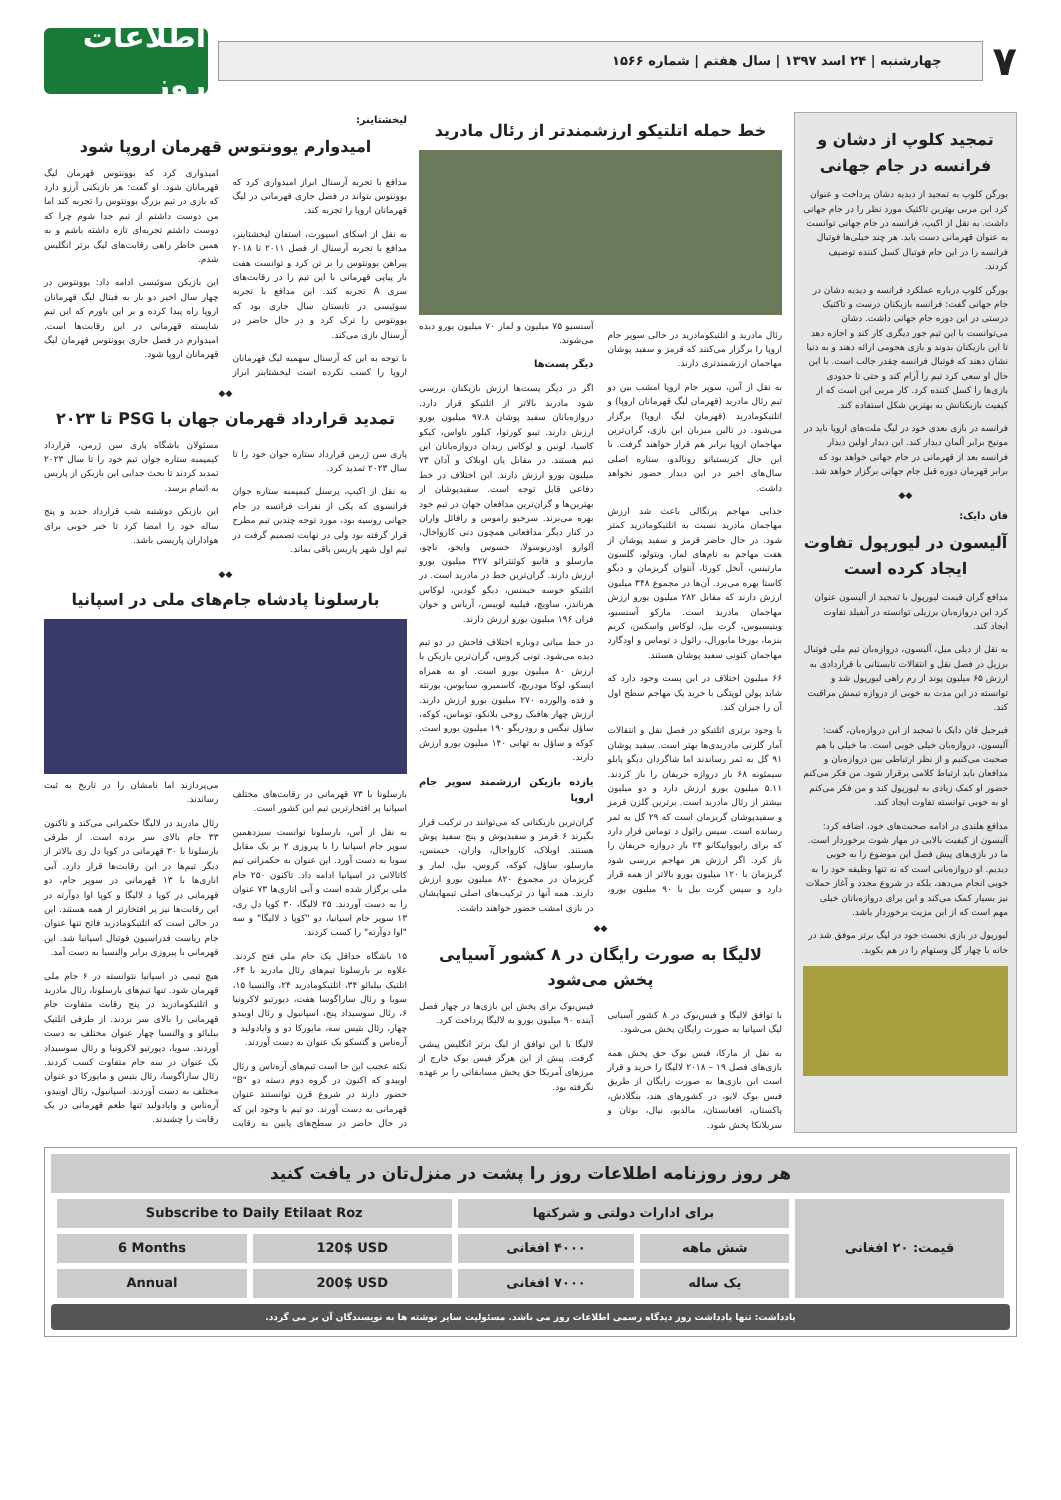۷
چهارشنبه | ۲۴ اسد ۱۳۹۷ | سال هفتم | شماره ۱۵۶۶
اطلاعات روز
تمجید کلوپ از دشان و فرانسه در جام جهانی
یورگن کلوپ به تمجید از دیدیه دشان پرداخت و عنوان کرد این مربی بهترین تاکتیک مورد نظر را در جام جهانی داشت. به نقل از اکیپ، فرانسه در جام جهانی توانست به عنوان قهرمانی دست یابد. هر چند خیلی‌ها فوتبال فرانسه را در این جام فوتبال کسل کننده توصیف کردند.
یورگن کلوپ درباره عملکرد فرانسه و دیدیه دشان در جام جهانی گفت: فرانسه بازیکنان درست و تاکتیک درستی در این دوره جام جهانی داشت. دشان می‌توانست با این تیم جور دیگری کار کند و اجازه دهد تا این بازیکنان بدوند و بازی هجومی ارائه دهند و به دنیا نشان دهند که فوتبال فرانسه چقدر جالب است. با این حال او سعی کرد تیم را آرام کند و حتی تا حدودی بازی‌ها را کسل کننده کرد. کار مربی این است که از کیفیت بازیکنانش به بهترین شکل استفاده کند.
فرانسه در بازی بعدی خود در لیگ ملت‌های اروپا باید در مونیخ برابر آلمان دیدار کند. این دیدار اولین دیدار فرانسه بعد از قهرمانی در جام جهانی خواهد بود که برابر قهرمان دوره قبل جام جهانی برگزار خواهد شد.
◆◆
فان دایک:
آلیسون در لیورپول تفاوت ایجاد کرده است
مدافع گران قیمت لیورپول با تمجید از آلیسون عنوان کرد این دروازه‌بان برزیلی توانسته در آنفیلد تفاوت ایجاد کند.
به نقل از دیلی میل، آلیسون، دروازه‌بان تیم ملی فوتبال برزیل در فصل نقل و انتقالات تابستانی با قراردادی به ارزش ۶۵ میلیون پوند از رم راهی لیورپول شد و توانسته در این مدت به خوبی از دروازه تیمش مراقبت کند.
فیرجیل فان دایک با تمجید از این دروازه‌بان، گفت: آلیسون، دروازه‌بان خیلی خوبی است. ما خیلی با هم صحبت می‌کنیم و از نظر ارتباطی بین دروازه‌بان و مدافعان باید ارتباط کلامی برقرار شود. من فکر می‌کنم حضور او کمک زیادی به لیورپول کند و من فکر می‌کنم او به خوبی توانسته تفاوت ایجاد کند.
مدافع هلندی در ادامه صحبت‌های خود، اضافه کرد: آلیسون از کیفیت بالایی در مهار شوت برخوردار است. ما در بازی‌های پیش فصل این موضوع را به خوبی دیدیم. او دروازه‌بانی است که نه تنها وظیفه خود را به خوبی انجام می‌دهد، بلکه در شروع مجدد و آغاز حملات نیز بسیار کمک می‌کند و این برای دروازه‌بانان خیلی مهم است که از این مزیت برخوردار باشد.
لیورپول در بازی نخست خود در لیگ برتر موفق شد در خانه با چهار گل وستهام را در هم بکوبد.
خط حمله اتلتیکو ارزشمندتر از رئال مادرید
رئال مادرید و اتلتیکومادرید در حالی سوپر جام اروپا را برگزار می‌کنند که قرمز و سفید پوشان مهاجمان ارزشمندتری دارند.
به نقل از آس، سوپر جام اروپا امشب بین دو تیم رئال مادرید (قهرمان لیگ قهرمانان اروپا) و اتلتیکومادرید (قهرمان لیگ اروپا) برگزار می‌شود. در تالین میزبان این بازی، گران‌ترین مهاجمان اروپا برابر هم قرار خواهند گرفت. با این حال کریستیانو رونالدو، ستاره اصلی سال‌های اخیر در این دیدار حضور نخواهد داشت.
جدایی مهاجم پرتگالی باعث شد ارزش مهاجمان مادرید نسبت به اتلتیکومادرید کمتر شود. در حال حاضر قرمز و سفید پوشان از هفت مهاجم به نام‌های لمار، ویتولو، گلسون مارتینس، آنخل کورئا، آنتوان گریزمان و دیگو کاستا بهره می‌برد. آن‌ها در مجموع ۳۴۸ میلیون ارزش دارند که مقابل ۲۸۲ میلیون یورو ارزش مهاجمان مادرید است. مارکو آسنسیو، وینیسیوس، گرت بیل، لوکاس واسکس، کریم بنزما، بورخا مایورال، رائول د توماس و اودگارد مهاجمان کنونی سفید پوشان هستند.
۶۶ میلیون اختلاف در این پست وجود دارد که شاید پولن لوپتگی با خرید یک مهاجم سطح اول آن را جبران کند.
با وجود برتری اتلتیکو در فصل نقل و انتقالات آمار گلزنی مادریدی‌ها بهتر است. سفید پوشان ۹۱ گل به ثمر رساندند اما شاگردان دیگو پابلو سیمئونه ۶۸ بار دروازه حریفان را باز کردند. ۵.۱۱ میلیون یورو ارزش دارد و دو میلیون بیشتر از رئال مادرید است. برترین گلزن قرمز و سفیدپوشان گریزمان است که ۲۹ گل به ثمر رسانده است. سپس رائول د توماس قرار دارد که برای رایوواییکانو ۲۴ بار دروازه حریفان را باز کرد. اگر ارزش هر مهاجم بررسی شود گریزمان با ۱۲۰ میلیون یورو بالاتر از همه قرار دارد و سپس گرت بیل با ۹۰ میلیون یورو، آسنسیو ۷۵ میلیون و لمار ۷۰ میلیون یورو دیده می‌شوند.
دیگر پست‌ها
اگر در دیگر پست‌ها ارزش بازیکنان بررسی شود مادرید بالاتر از اتلتیکو قرار دارد. دروازه‌بانان سفید پوشان ۹۷.۸ میلیون یورو ارزش دارند. تیبو کورتوا، کیلور ناواس، کیکو کاسیا، لونین و لوکاس زیدان دروازه‌بانان این تیم هستند. در مقابل یان اوبلاک و آدان ۷۳ میلیون یورو ارزش دارند. این اختلاف در خط دفاعی قابل توجه است. سفیدپوشان از بهترین‌ها و گران‌ترین مدافعان جهان در تیم خود بهره می‌برند. سرخیو راموس و رافائل واران در کنار دیگر مدافعانی همچون دنی کارواخال، آلوارو اودریوسولا، خسوس وایخو، ناچو، مارسلو و فابیو کوئنترائو ۳۲۷ میلیون یورو ارزش دارند. گران‌ترین خط در مادرید است. در اتلتیکو خوسه خیمنس، دیگو گودین، لوکاس هرناندز، ساویچ، فیلیپه لوییس، آریاس و خوان فران ۱۹۶ میلیون یورو ارزش دارند.
در خط میانی دوباره اختلاف فاحش در دو تیم دیده می‌شود. تونی کروس، گران‌ترین بازیکن با ارزش ۸۰ میلیون یورو است. او به همراه ایسکو، لوکا مودریچ، کاسمیرو، سبایوس، یورنته و فده والورده ۲۷۰ میلیون یورو ارزش دارند. ارزش چهار هافبک روخی بلانکو، توماس، کوکه، ساؤل نیگس و رودریگو ۱۹۰ میلیون یورو است. کوکه و ساؤل به تهایی ۱۴۰ میلیون یورو ارزش دارند.
یازده بازیکن ارزشمند سوپر جام اروپا
گران‌ترین بازیکنانی که می‌توانند در ترکیب قرار بگیرند ۶ قرمز و سفیدپوش و پنج سفید پوش هستند. اوبلاک، کارواخال، واران، خیمنس، مارسلو، ساؤل، کوکه، کروس، بیل، لمار و گریزمان در مجموع ۸۲۰ میلیون یورو ارزش دارند. همه آنها در ترکیب‌های اصلی تیمهایشان در بازی امشب حضور خواهند داشت.
◆◆
لالیگا به صورت رایگان در ۸ کشور آسیایی پخش می‌شود
با توافق لالیگا و فیس‌بوک در ۸ کشور آسیایی لیگ اسپانیا به صورت رایگان پخش می‌شود.
به نقل از مارکا، فیس بوک حق پخش همه بازی‌های فصل ۱۹ – ۲۰۱۸ لالیگا را خرید و قرار است این بازی‌ها به صورت رایگان از طریق فیس بوک لایو، در کشورهای هند، بنگلادش، پاکستان، افغانستان، مالدیو، نپال، بوتان و سریلانکا پخش شود.
فیس‌بوک برای پخش این بازی‌ها در چهار فصل آینده ۹۰ میلیون یورو به لالیگا پرداخت کرد.
لالیگا با این توافق از لیگ برتر انگلیس پیشی گرفت. پیش از این هرگز فیس بوک خارج از مرزهای آمریکا حق پخش مسابقاتی را بر عهده نگرفته بود.
لیخشتاینر:
امیدوارم یوونتوس قهرمان اروپا شود
مدافع با تجربه آرسنال ابراز امیدواری کرد که یوونتوس بتواند در فصل جاری قهرمانی در لیگ قهرمانان اروپا را تجربه کند.
به نقل از اسکای اسپورت، استفان لیخشتاینر، مدافع با تجربه آرسنال از فصل ۲۰۱۱ تا ۲۰۱۸ پیراهن یوونتوس را بر تن کرد و توانست هفت بار پیاپی قهرمانی با این تیم را در رقابت‌های سری A تجربه کند. این مدافع با تجربه سوئیسی در تابستان سال جاری بود که یوونتوس را ترک کرد و در حال حاضر در آرسنال بازی می‌کند.
با توجه به این که آرسنال سهمیه لیگ قهرمانان اروپا را کسب نکرده است لیخشتاینر ابراز امیدواری کرد که یوونتوس قهرمان لیگ قهرمانان شود. او گفت: هر بازیکنی آرزو دارد که بازی در تیم بزرگ یوونتوس را تجربه کند اما من دوست داشتم از تیم جدا شوم چرا که دوست داشتم تجربه‌ای تازه داشته باشم و به همین خاطر راهی رقابت‌های لیگ برتر انگلیس شدم.
این بازیکن سوئیسی ادامه داد: یوونتوس در چهار سال اخیر دو بار به فینال لیگ قهرمانان اروپا راه پیدا کرده و بر این باورم که این تیم شایسته قهرمانی در این رقابت‌ها است. امیدوارم در فصل جاری یوونتوس قهرمان لیگ قهرمانان اروپا شود.
◆◆
تمدید قرارداد قهرمان جهان با PSG تا ۲۰۲۳
پاری سن ژرمن قرارداد ستاره جوان خود را تا سال ۲۰۲۳ تمدید کرد.
به نقل از اکیپ، پرسنل کیمپمبه ستاره جوان فرانسوی که یکی از نفرات فرانسه در جام جهانی روسیه بود، مورد توجه چندین تیم مطرح قرار گرفته بود ولی در نهایت تصمیم گرفت در تیم اول شهر پاریس باقی بماند.
مسئولان باشگاه پاری سن ژرمن، قرارداد کیمپمبه ستاره جوان تیم خود را تا سال ۲۰۲۳ تمدید کردند تا بحث جدایی این بازیکن از پاریس به اتمام برسد.
این بازیکن دوشنبه شب قرارداد جدید و پنج ساله خود را امضا کرد تا خبر خوبی برای هواداران پاریسی باشد.
◆◆
بارسلونا پادشاه جام‌های ملی در اسپانیا
بارسلونا با ۷۳ قهرمانی در رقابت‌های مختلف اسپانیا پر افتخارترین تیم این کشور است.
به نقل از آس، بارسلونا توانست سیزدهمین سوپر جام اسپانیا را با پیروزی ۲ بر یک مقابل سویا به دست آورد. این عنوان به حکمرانی تیم کاتالانی در اسپانیا ادامه داد. تاکنون ۲۵۰ جام ملی برگزار شده است و آبی اناری‌ها ۷۳ عنوان را به دست آوردند. ۲۵ لالیگا، ۳۰ کوپا دل ری، ۱۳ سوپر جام اسپانیا، دو "کوپا د لالیگا" و سه "اوا دوآرته" را کسب کردند.
۱۵ باشگاه حداقل یک جام ملی فتح کردند. علاوه بر بارسلونا تیم‌های رئال مادرید با ۶۴، اتلتیک بیلبائو ۳۴، اتلتیکومادرید ۲۴، والنسیا ۱۵، سویا و رئال ساراگوسا هفت، دیورتیو لاکرونیا ۶، رئال سوسیداد پنج، اسپانیول و رئال اوییدو چهار، رئال بتیس سه، مایورکا دو و وایادولید و آره‌ناس و گتسکو یک عنوان به دست آوردند.
نکته عجیب این جا است تیم‌های آره‌ناس و رئال اوییدو که اکنون در گروه دوم دسته دو "B" حضور دارند در شروع قرن توانستند عنوان قهرمانی به دست آورند. دو تیم با وجود این که در حال حاضر در سطح‌های پایین به رقابت می‌پردازند اما نامشان را در تاریخ به ثبت رساندند.
رئال مادرید در لالیگا حکمرانی می‌کند و تاکنون ۳۳ جام بالای سر برده است. از طرفی بارسلونا با ۳۰ قهرمانی در کوپا دل ری بالاتر از دیگر تیم‌ها در این رقابت‌ها قرار دارد. آبی اناری‌ها با ۱۳ قهرمانی در سوپر جام، دو قهرمانی در کوپا د لالیگا و کوپا اوا دوآرته در این رقابت‌ها نیز پر افتخارتر از همه هستند. این در حالی است که اتلتیکومادرید فاتح تنها عنوان جام ریاست فدراسیون فوتبال اسپانیا شد. این قهرمانی با پیروزی برابر والنسیا به دست آمد.
هیچ تیمی در اسپانیا نتوانسته در ۶ جام ملی قهرمان شود. تنها تیم‌های بارسلونا، رئال مادرید و اتلتیکومادرید در پنج رقابت متفاوت جام قهرمانی را بالای سر بردند. از طرفی اتلتیک بیلبائو و والنسیا چهار عنوان مختلف به دست آوردند. سویا، دپورتیو لاکرونیا و رئال سوسیداد یک عنوان در سه جام متفاوت کسب کردند. رئال ساراگوسا، رئال بتیس و مایورکا دو عنوان مختلف به دست آوردند. اسپانیول، رئال اوییدو، آره‌ناس و وایادولید تنها طعم قهرمانی در یک رقابت را چشیدند.
هر روز روزنامه اطلاعات روز را پشت در منزل‌تان در یافت کنید
| قیمت: ۲۰ افغانی | برای ادارات دولتی و شرکتها | | Subscribe to Daily Etilaat Roz | |
| | شش ماهه | ۴۰۰۰ افغانی | 120$ USD | 6 Months |
| | یک ساله | ۷۰۰۰ افغانی | 200$ USD | Annual |
یادداشت: تنها یادداشت روز دیدگاه رسمی اطلاعات روز می باشد. مسئولیت سایر نوشته ها به نویسندگان آن بر می گردد.